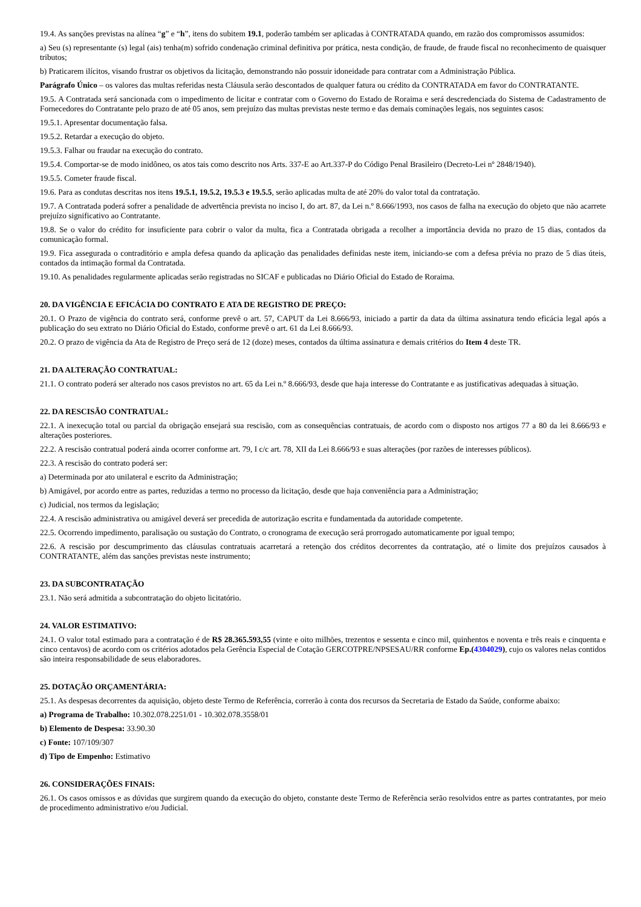19.4. As sanções previstas na alínea “g” e “h”, itens do subitem 19.1, poderão também ser aplicadas à CONTRATADA quando, em razão dos compromissos assumidos:
a) Seu (s) representante (s) legal (ais) tenha(m) sofrido condenação criminal definitiva por prática, nesta condição, de fraude, de fraude fiscal no reconhecimento de quaisquer tributos;
b) Praticarem ilícitos, visando frustrar os objetivos da licitação, demonstrando não possuir idoneidade para contratar com a Administração Pública.
Parágrafo Único – os valores das multas referidas nesta Cláusula serão descontados de qualquer fatura ou crédito da CONTRATADA em favor do CONTRATANTE.
19.5. A Contratada será sancionada com o impedimento de licitar e contratar com o Governo do Estado de Roraima e será descredenciada do Sistema de Cadastramento de Fornecedores do Contratante pelo prazo de até 05 anos, sem prejuízo das multas previstas neste termo e das demais cominações legais, nos seguintes casos:
19.5.1. Apresentar documentação falsa.
19.5.2. Retardar a execução do objeto.
19.5.3. Falhar ou fraudar na execução do contrato.
19.5.4. Comportar-se de modo inidôneo, os atos tais como descrito nos Arts. 337-E ao Art.337-P do Código Penal Brasileiro (Decreto-Lei nº 2848/1940).
19.5.5. Cometer fraude fiscal.
19.6. Para as condutas descritas nos itens 19.5.1, 19.5.2, 19.5.3 e 19.5.5, serão aplicadas multa de até 20% do valor total da contratação.
19.7. A Contratada poderá sofrer a penalidade de advertência prevista no inciso I, do art. 87, da Lei n.º 8.666/1993, nos casos de falha na execução do objeto que não acarrete prejuízo significativo ao Contratante.
19.8. Se o valor do crédito for insuficiente para cobrir o valor da multa, fica a Contratada obrigada a recolher a importância devida no prazo de 15 dias, contados da comunicação formal.
19.9. Fica assegurada o contraditório e ampla defesa quando da aplicação das penalidades definidas neste item, iniciando-se com a defesa prévia no prazo de 5 dias úteis, contados da intimação formal da Contratada.
19.10. As penalidades regularmente aplicadas serão registradas no SICAF e publicadas no Diário Oficial do Estado de Roraima.
20. DA VIGÊNCIA E EFICÁCIA DO CONTRATO E ATA DE REGISTRO DE PREÇO:
20.1. O Prazo de vigência do contrato será, conforme prevê o art. 57, CAPUT da Lei 8.666/93, iniciado a partir da data da última assinatura tendo eficácia legal após a publicação do seu extrato no Diário Oficial do Estado, conforme prevê o art. 61 da Lei 8.666/93.
20.2. O prazo de vigência da Ata de Registro de Preço será de 12 (doze) meses, contados da última assinatura e demais critérios do Item 4 deste TR.
21. DA ALTERAÇÃO CONTRATUAL:
21.1. O contrato poderá ser alterado nos casos previstos no art. 65 da Lei n.º 8.666/93, desde que haja interesse do Contratante e as justificativas adequadas à situação.
22. DA RESCISÃO CONTRATUAL:
22.1. A inexecução total ou parcial da obrigação ensejará sua rescisão, com as consequências contratuais, de acordo com o disposto nos artigos 77 a 80 da lei 8.666/93 e alterações posteriores.
22.2. A rescisão contratual poderá ainda ocorrer conforme art. 79, I c/c art. 78, XII da Lei 8.666/93 e suas alterações (por razões de interesses públicos).
22.3. A rescisão do contrato poderá ser:
a) Determinada por ato unilateral e escrito da Administração;
b) Amigável, por acordo entre as partes, reduzidas a termo no processo da licitação, desde que haja conveniência para a Administração;
c) Judicial, nos termos da legislação;
22.4. A rescisão administrativa ou amigável deverá ser precedida de autorização escrita e fundamentada da autoridade competente.
22.5. Ocorrendo impedimento, paralisação ou sustação do Contrato, o cronograma de execução será prorrogado automaticamente por igual tempo;
22.6. A rescisão por descumprimento das cláusulas contratuais acarretará a retenção dos créditos decorrentes da contratação, até o limite dos prejuízos causados à CONTRATANTE, além das sanções previstas neste instrumento;
23. DA SUBCONTRATAÇÃO
23.1. Não será admitida a subcontratação do objeto licitatório.
24. VALOR ESTIMATIVO:
24.1. O valor total estimado para a contratação é de R$ 28.365.593,55 (vinte e oito milhões, trezentos e sessenta e cinco mil, quinhentos e noventa e três reais e cinquenta e cinco centavos) de acordo com os critérios adotados pela Gerência Especial de Cotação GERCOTPRE/NPSESAU/RR conforme Ep.(4304029), cujo os valores nelas contidos são inteira responsabilidade de seus elaboradores.
25. DOTAÇÃO ORÇAMENTÁRIA:
25.1. As despesas decorrentes da aquisição, objeto deste Termo de Referência, correrão à conta dos recursos da Secretaria de Estado da Saúde, conforme abaixo:
a) Programa de Trabalho: 10.302.078.2251/01 - 10.302.078.3558/01
b) Elemento de Despesa: 33.90.30
c) Fonte: 107/109/307
d) Tipo de Empenho: Estimativo
26. CONSIDERAÇÕES FINAIS:
26.1. Os casos omissos e as dúvidas que surgirem quando da execução do objeto, constante deste Termo de Referência serão resolvidos entre as partes contratantes, por meio de procedimento administrativo e/ou Judicial.